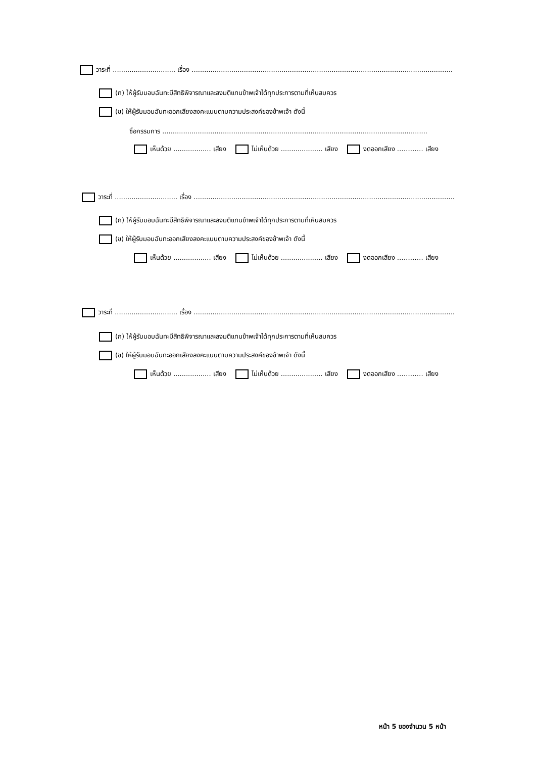วาระที่ .............................. เรื่อง .............................................................................................................................
(ก) ให้ผู้รับมอบฉันทะมีสิทธิพิจารณาและลงมติแทนข้าพเจ้าได้ทุกประการตามที่เห็นสมควร
(ข) ให้ผู้รับมอบฉันทะออกเสียงลงคะแนนตามความประสงค์ของข้าพเจ้า ดังนี้
ชื่อกรรมการ ...............................................................................................................................
เห็นด้วย .................. เสียง ไม่เห็นด้วย .................... เสียง งดออกเสียง ………… เสียง
วาระที่ .............................. เรื่อง .............................................................................................................................
(ก) ให้ผู้รับมอบฉันทะมีสิทธิพิจารณาและลงมติแทนข้าพเจ้าได้ทุกประการตามที่เห็นสมควร
(ข) ให้ผู้รับมอบฉันทะออกเสียงลงคะแนนตามความประสงค์ของข้าพเจ้า ดังนี้
เห็นด้วย .................. เสียง ไม่เห็นด้วย .................... เสียง งดออกเสียง ………… เสียง
วาระที่ .............................. เรื่อง .............................................................................................................................
(ก) ให้ผู้รับมอบฉันทะมีสิทธิพิจารณาและลงมติแทนข้าพเจ้าได้ทุกประการตามที่เห็นสมควร
(ข) ให้ผู้รับมอบฉันทะออกเสียงลงคะแนนตามความประสงค์ของข้าพเจ้า ดังนี้
เห็นด้วย .................. เสียง ไม่เห็นด้วย .................... เสียง งดออกเสียง ………… เสียง
หน้า 5 ของจำนวน 5 หน้า